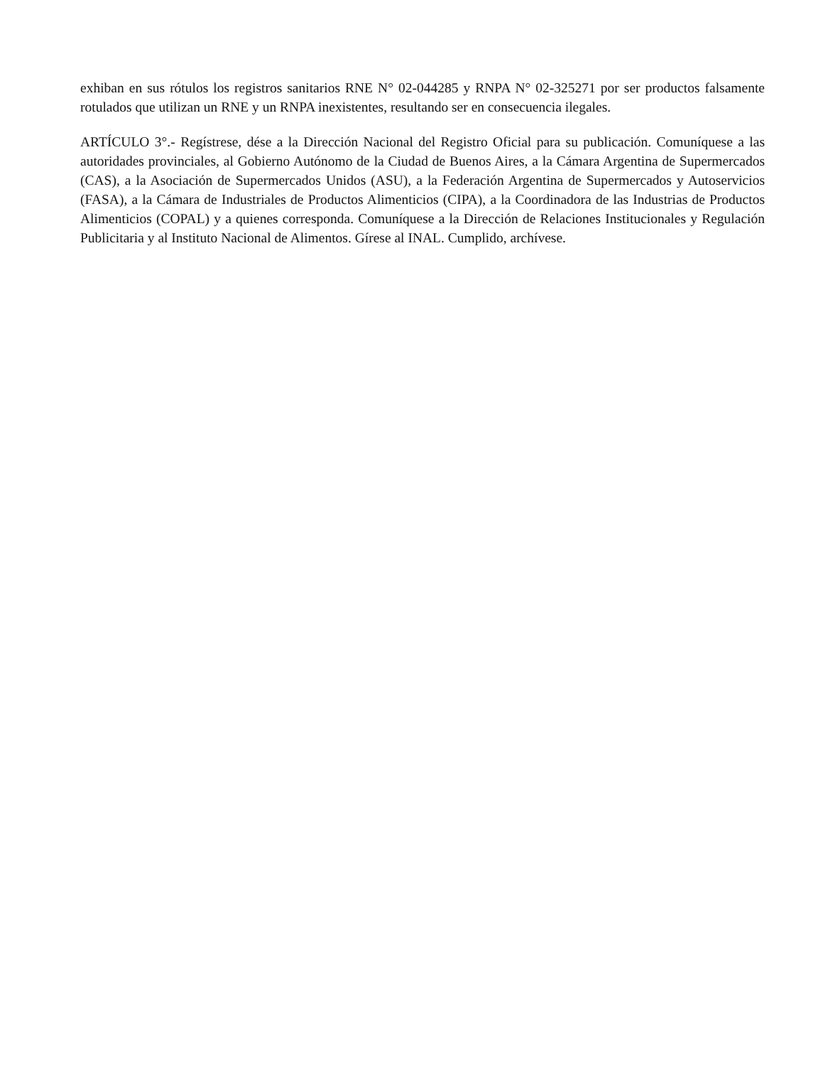exhiban en sus rótulos los registros sanitarios RNE N° 02-044285 y RNPA N° 02-325271 por ser productos falsamente rotulados que utilizan un RNE y un RNPA inexistentes, resultando ser en consecuencia ilegales.
ARTÍCULO 3°.- Regístrese, dése a la Dirección Nacional del Registro Oficial para su publicación. Comuníquese a las autoridades provinciales, al Gobierno Autónomo de la Ciudad de Buenos Aires, a la Cámara Argentina de Supermercados (CAS), a la Asociación de Supermercados Unidos (ASU), a la Federación Argentina de Supermercados y Autoservicios (FASA), a la Cámara de Industriales de Productos Alimenticios (CIPA), a la Coordinadora de las Industrias de Productos Alimenticios (COPAL) y a quienes corresponda. Comuníquese a la Dirección de Relaciones Institucionales y Regulación Publicitaria y al Instituto Nacional de Alimentos. Gírese al INAL. Cumplido, archívese.